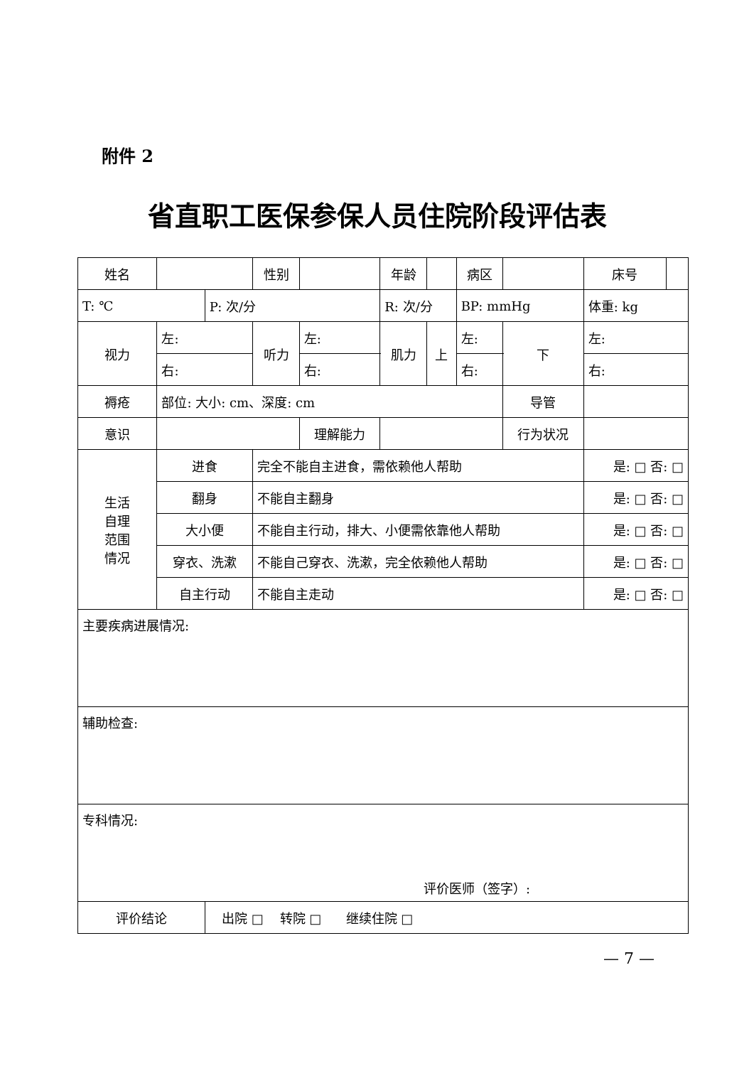附件 2
省直职工医保参保人员住院阶段评估表
| 姓名 | | | 性别 | | | 年龄 | | 病区 | | | 床号 | |
| T: ℃ | | P: 次/分 | | | R: 次/分 | | | BP: mmHg | | | 体重: kg | |
| 视力 | 左: | | 听力 | 左: | | 肌力 | 上 | 左: | | 下 | 左: | |
| | 右: | | | 右: | | | | 右: | | | 右: | |
| 褥疮 | 部位: 大小: cm、深度: cm | | | | | | | | | 导管 | | |
| 意识 | | | | 理解能力 | | | | | 行为状况 | | | |
| 生活 自理 范围 情况 | 进食 | | 完全不能自主进食，需依赖他人帮助 | | | | | | | | 是: □ 否: □ | |
| | 翻身 | | 不能自主翻身 | | | | | | | | 是: □ 否: □ | |
| | 大小便 | | 不能自主行动，排大、小便需依靠他人帮助 | | | | | | | | 是: □ 否: □ | |
| | 穿衣、洗漱 | | 不能自己穿衣、洗漱，完全依赖他人帮助 | | | | | | | | 是: □ 否: □ | |
| | 自主行动 | | 不能自主走动 | | | | | | | | 是: □ 否: □ | |
| 主要疾病进展情况: | | | | | | | | | | | | |
| 辅助检查: | | | | | | | | | | | | |
| 专科情况: 评价医师（签字）: | | | | | | | | | | | | |
| 评价结论 | | 出院 □ 转院 □ 继续住院 □ | | | | | | | | | | |
— 7 —